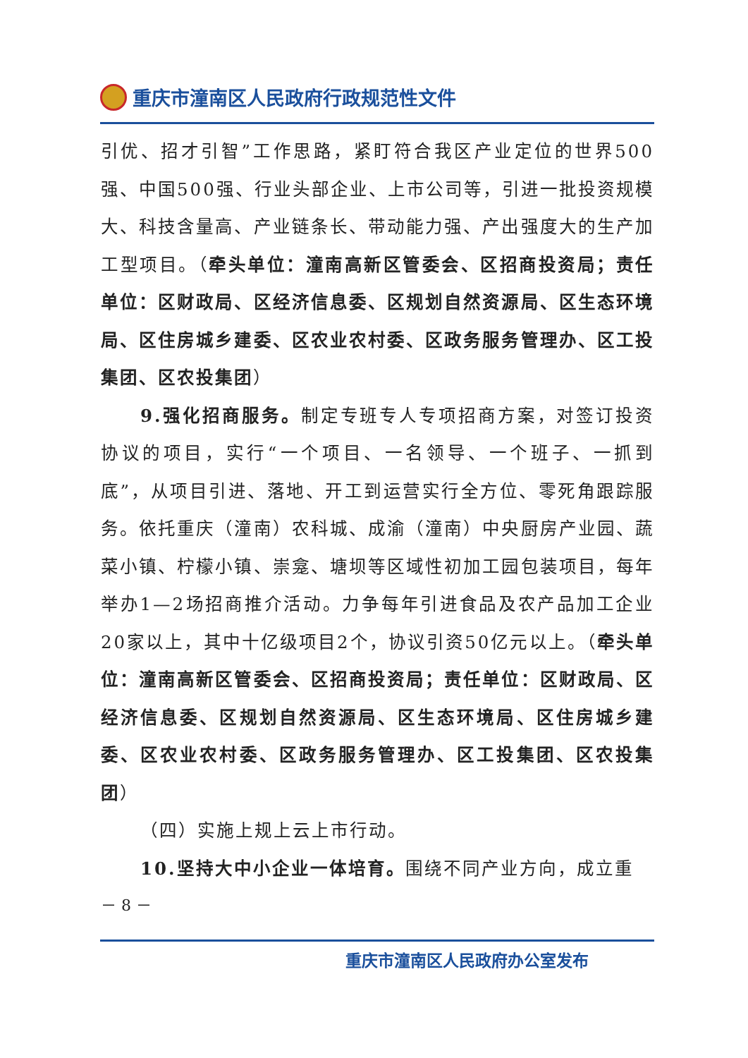重庆市潼南区人民政府行政规范性文件
引优、招才引智”工作思路，紧盯符合我区产业定位的世界500强、中国500强、行业头部企业、上市公司等，引进一批投资规模大、科技含量高、产业链条长、带动能力强、产出强度大的生产加工型项目。（牵头单位：潼南高新区管委会、区招商投资局；责任单位：区财政局、区经济信息委、区规划自然资源局、区生态环境局、区住房城乡建委、区农业农村委、区政务服务管理办、区工投集团、区农投集团）
9.强化招商服务。制定专班专人专项招商方案，对签订投资协议的项目，实行“一个项目、一名领导、一个班子、一抓到底”，从项目引进、落地、开工到运营实行全方位、零死角跟踪服务。依托重庆（潼南）农科城、成渝（潼南）中央厨房产业园、蔬菜小镇、柠檬小镇、崇龛、塘坝等区域性初加工园包装项目，每年举办1—2场招商推介活动。力争每年引进食品及农产品加工企业20家以上，其中十亿级项目2个，协议引资50亿元以上。（牵头单位：潼南高新区管委会、区招商投资局；责任单位：区财政局、区经济信息委、区规划自然资源局、区生态环境局、区住房城乡建委、区农业农村委、区政务服务管理办、区工投集团、区农投集团）
（四）实施上规上云上市行动。
10.坚持大中小企业一体培育。围绕不同产业方向，成立重
－ 8 －
重庆市潼南区人民政府办公室发布